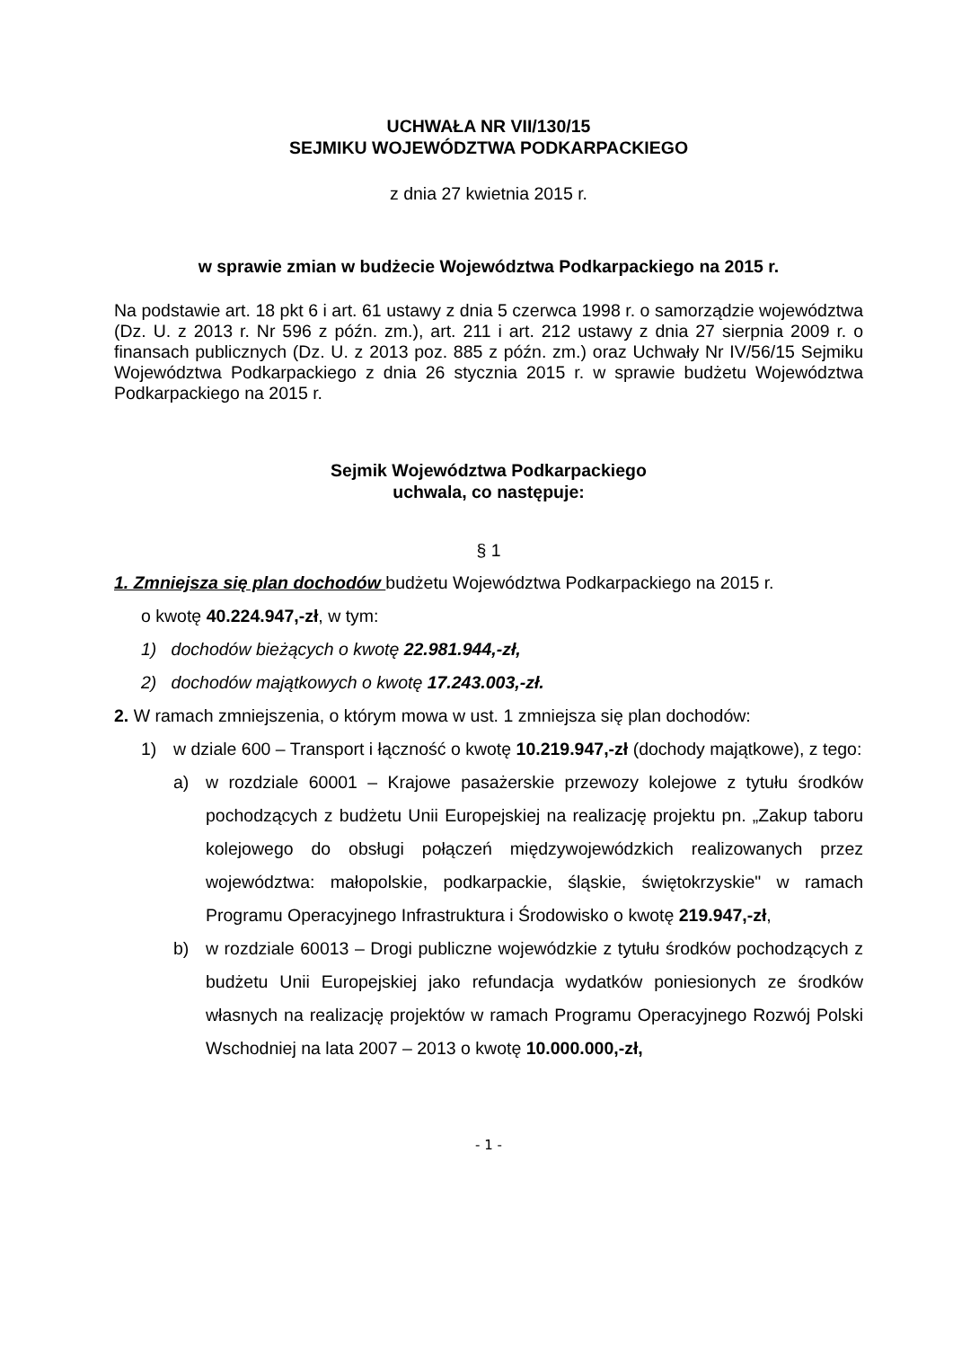UCHWAŁA NR VII/130/15
SEJMIKU WOJEWÓDZTWA PODKARPACKIEGO
z dnia 27 kwietnia 2015 r.
w sprawie zmian w budżecie Województwa Podkarpackiego na 2015 r.
Na podstawie art. 18 pkt 6 i art. 61 ustawy z dnia 5 czerwca 1998 r. o samorządzie województwa (Dz. U. z 2013 r. Nr 596 z późn. zm.), art. 211 i art. 212 ustawy z dnia 27 sierpnia 2009 r. o finansach publicznych (Dz. U. z 2013 poz. 885 z późn. zm.) oraz Uchwały Nr IV/56/15 Sejmiku Województwa Podkarpackiego z dnia 26 stycznia 2015 r. w sprawie budżetu Województwa Podkarpackiego na 2015 r.
Sejmik Województwa Podkarpackiego
uchwala, co następuje:
§ 1
1. Zmniejsza się plan dochodów budżetu Województwa Podkarpackiego na 2015 r.
o kwotę 40.224.947,-zł, w tym:
1) dochodów bieżących o kwotę 22.981.944,-zł,
2) dochodów majątkowych o kwotę 17.243.003,-zł.
2. W ramach zmniejszenia, o którym mowa w ust. 1 zmniejsza się plan dochodów:
1) w dziale 600 – Transport i łączność o kwotę 10.219.947,-zł (dochody majątkowe), z tego:
a) w rozdziale 60001 – Krajowe pasażerskie przewozy kolejowe z tytułu środków pochodzących z budżetu Unii Europejskiej na realizację projektu pn. „Zakup taboru kolejowego do obsługi połączeń międzywojewódzkich realizowanych przez województwa: małopolskie, podkarpackie, śląskie, świętokrzyskie" w ramach Programu Operacyjnego Infrastruktura i Środowisko o kwotę 219.947,-zł,
b) w rozdziale 60013 – Drogi publiczne wojewódzkie z tytułu środków pochodzących z budżetu Unii Europejskiej jako refundacja wydatków poniesionych ze środków własnych na realizację projektów w ramach Programu Operacyjnego Rozwój Polski Wschodniej na lata 2007 – 2013 o kwotę 10.000.000,-zł,
- 1 -